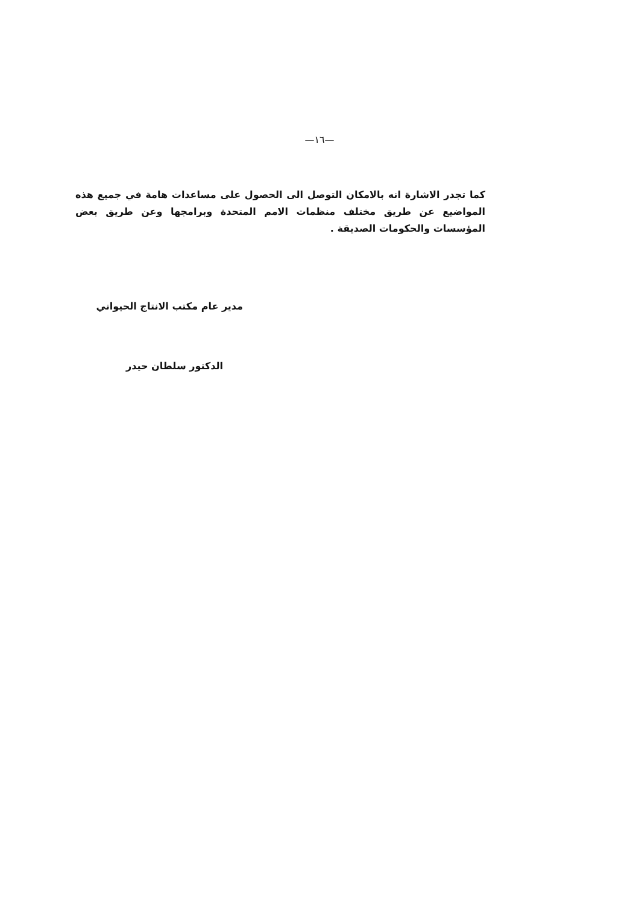—١٦—
كما تجدر الاشارة انه بالامكان التوصل الى الحصول على مساعدات هامة في جميع هذه المواضيع عن طريق مختلف منظمات الامم المتحدة وبرامجها وعن طريق بعض المؤسسات والحكومات الصديقة .
مدير عام مكتب الانتاج الحيواني
الدكتور سلطان حيدر